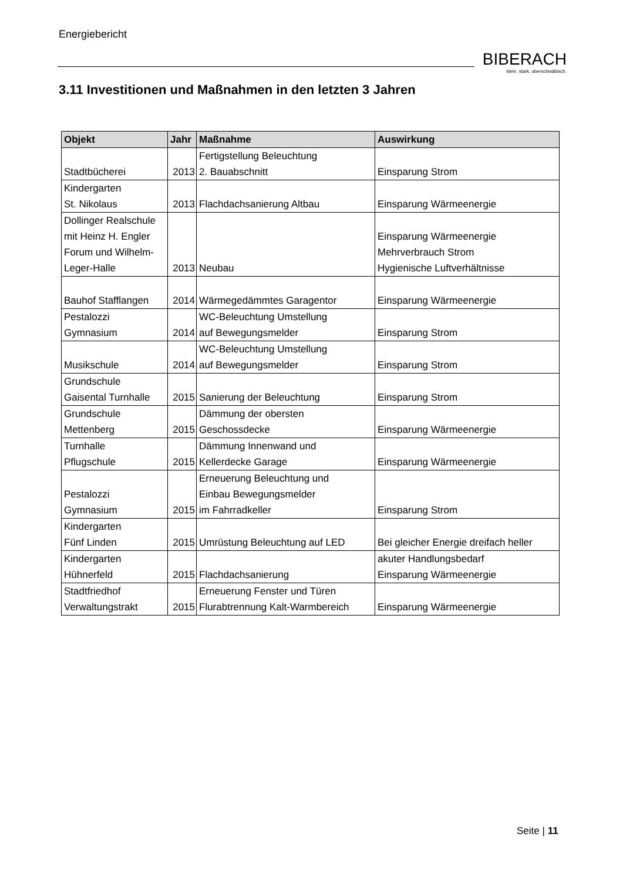Energiebericht
BIBERACH
klein. stark. oberschwäbisch.
3.11 Investitionen und Maßnahmen in den letzten 3 Jahren
| Objekt | Jahr | Maßnahme | Auswirkung |
| --- | --- | --- | --- |
| Stadtbücherei | 2013 | Fertigstellung Beleuchtung 2. Bauabschnitt | Einsparung Strom |
| Kindergarten St. Nikolaus | 2013 | Flachdachsanierung Altbau | Einsparung Wärmeenergie |
| Dollinger Realschule mit Heinz H. Engler Forum und Wilhelm- Leger-Halle | 2013 | Neubau | Einsparung Wärmeenergie Mehrverbrauch Strom Hygienische Luftverhältnisse |
| Bauhof Stafflangen | 2014 | Wärmegedämmtes Garagentor | Einsparung Wärmeenergie |
| Pestalozzi Gymnasium | 2014 | WC-Beleuchtung Umstellung auf Bewegungsmelder | Einsparung Strom |
| Musikschule | 2014 | WC-Beleuchtung Umstellung auf Bewegungsmelder | Einsparung Strom |
| Grundschule Gaisental Turnhalle | 2015 | Sanierung der Beleuchtung | Einsparung Strom |
| Grundschule Mettenberg | 2015 | Dämmung der obersten Geschossdecke | Einsparung Wärmeenergie |
| Turnhalle Pflugschule | 2015 | Dämmung Innenwand und Kellerdecke Garage | Einsparung Wärmeenergie |
| Pestalozzi Gymnasium | 2015 | Erneuerung Beleuchtung und Einbau Bewegungsmelder im Fahrradkeller | Einsparung Strom |
| Kindergarten Fünf Linden | 2015 | Umrüstung Beleuchtung auf LED | Bei gleicher Energie dreifach heller |
| Kindergarten Hühnerfeld | 2015 | Flachdachsanierung | akuter Handlungsbedarf Einsparung Wärmeenergie |
| Stadtfriedhof Verwaltungstrakt | 2015 | Erneuerung Fenster und Türen Flurabtrennung Kalt-Warmbereich | Einsparung Wärmeenergie |
Seite | 11